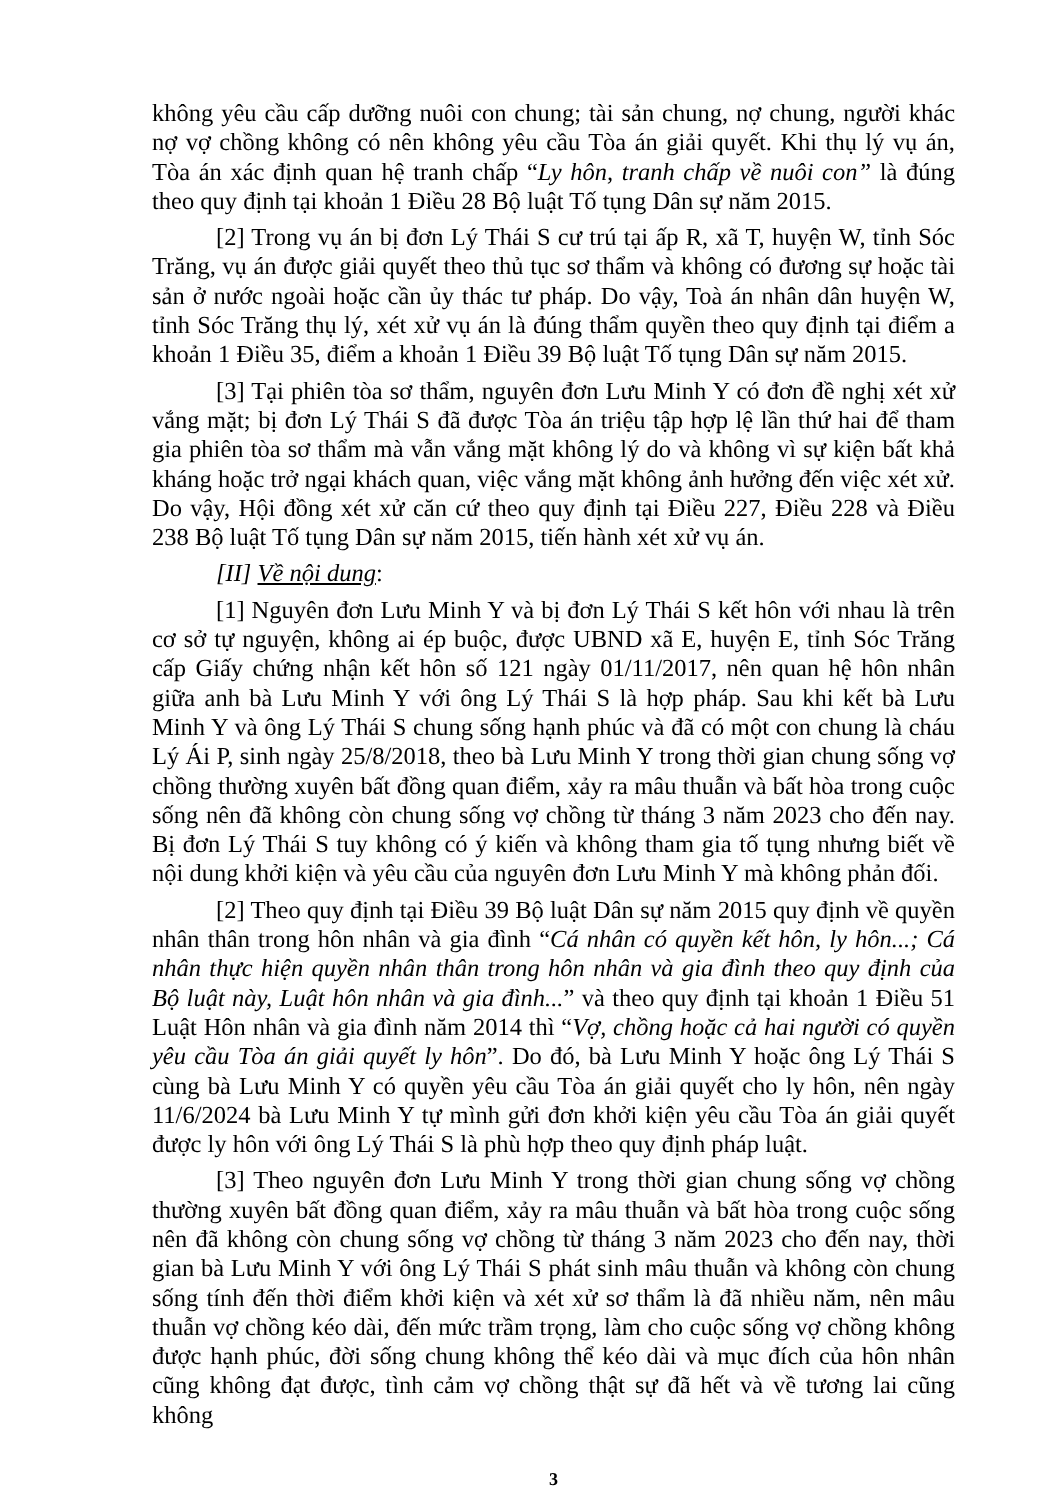không yêu cầu cấp dưỡng nuôi con chung; tài sản chung, nợ chung, người khác nợ vợ chồng không có nên không yêu cầu Tòa án giải quyết. Khi thụ lý vụ án, Tòa án xác định quan hệ tranh chấp “Ly hôn, tranh chấp về nuôi con” là đúng theo quy định tại khoản 1 Điều 28 Bộ luật Tố tụng Dân sự năm 2015.
[2] Trong vụ án bị đơn Lý Thái S cư trú tại ấp R, xã T, huyện W, tỉnh Sóc Trăng, vụ án được giải quyết theo thủ tục sơ thẩm và không có đương sự hoặc tài sản ở nước ngoài hoặc cần ủy thác tư pháp. Do vậy, Toà án nhân dân huyện W, tỉnh Sóc Trăng thụ lý, xét xử vụ án là đúng thẩm quyền theo quy định tại điểm a khoản 1 Điều 35, điểm a khoản 1 Điều 39 Bộ luật Tố tụng Dân sự năm 2015.
[3] Tại phiên tòa sơ thẩm, nguyên đơn Lưu Minh Y có đơn đề nghị xét xử vắng mặt; bị đơn Lý Thái S đã được Tòa án triệu tập hợp lệ lần thứ hai để tham gia phiên tòa sơ thẩm mà vẫn vắng mặt không lý do và không vì sự kiện bất khả kháng hoặc trở ngại khách quan, việc vắng mặt không ảnh hưởng đến việc xét xử. Do vậy, Hội đồng xét xử căn cứ theo quy định tại Điều 227, Điều 228 và Điều 238 Bộ luật Tố tụng Dân sự năm 2015, tiến hành xét xử vụ án.
[II] Về nội dung:
[1] Nguyên đơn Lưu Minh Y và bị đơn Lý Thái S kết hôn với nhau là trên cơ sở tự nguyện, không ai ép buộc, được UBND xã E, huyện E, tỉnh Sóc Trăng cấp Giấy chứng nhận kết hôn số 121 ngày 01/11/2017, nên quan hệ hôn nhân giữa anh bà Lưu Minh Y với ông Lý Thái S là hợp pháp. Sau khi kết bà Lưu Minh Y và ông Lý Thái S chung sống hạnh phúc và đã có một con chung là cháu Lý Ái P, sinh ngày 25/8/2018, theo bà Lưu Minh Y trong thời gian chung sống vợ chồng thường xuyên bất đồng quan điểm, xảy ra mâu thuẫn và bất hòa trong cuộc sống nên đã không còn chung sống vợ chồng từ tháng 3 năm 2023 cho đến nay. Bị đơn Lý Thái S tuy không có ý kiến và không tham gia tố tụng nhưng biết về nội dung khởi kiện và yêu cầu của nguyên đơn Lưu Minh Y mà không phản đối.
[2] Theo quy định tại Điều 39 Bộ luật Dân sự năm 2015 quy định về quyền nhân thân trong hôn nhân và gia đình “Cá nhân có quyền kết hôn, ly hôn...; Cá nhân thực hiện quyền nhân thân trong hôn nhân và gia đình theo quy định của Bộ luật này, Luật hôn nhân và gia đình...” và theo quy định tại khoản 1 Điều 51 Luật Hôn nhân và gia đình năm 2014 thì “Vợ, chồng hoặc cả hai người có quyền yêu cầu Tòa án giải quyết ly hôn”. Do đó, bà Lưu Minh Y hoặc ông Lý Thái S cùng bà Lưu Minh Y có quyền yêu cầu Tòa án giải quyết cho ly hôn, nên ngày 11/6/2024 bà Lưu Minh Y tự mình gửi đơn khởi kiện yêu cầu Tòa án giải quyết được ly hôn với ông Lý Thái S là phù hợp theo quy định pháp luật.
[3] Theo nguyên đơn Lưu Minh Y trong thời gian chung sống vợ chồng thường xuyên bất đồng quan điểm, xảy ra mâu thuẫn và bất hòa trong cuộc sống nên đã không còn chung sống vợ chồng từ tháng 3 năm 2023 cho đến nay, thời gian bà Lưu Minh Y với ông Lý Thái S phát sinh mâu thuẫn và không còn chung sống tính đến thời điểm khởi kiện và xét xử sơ thẩm là đã nhiều năm, nên mâu thuẫn vợ chồng kéo dài, đến mức trầm trọng, làm cho cuộc sống vợ chồng không được hạnh phúc, đời sống chung không thể kéo dài và mục đích của hôn nhân cũng không đạt được, tình cảm vợ chồng thật sự đã hết và về tương lai cũng không
3